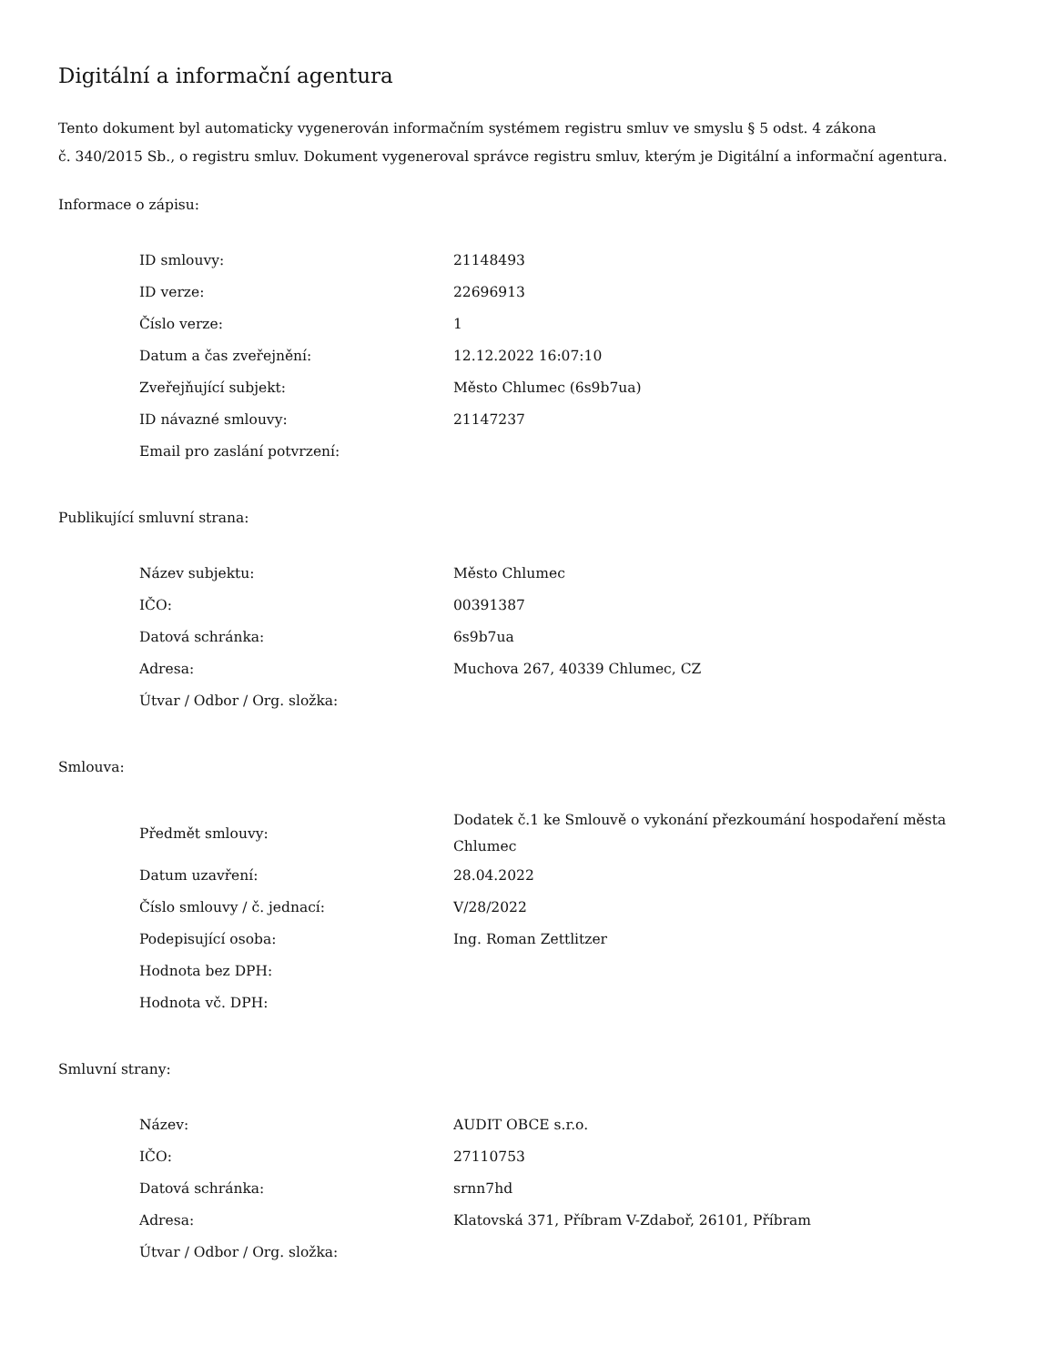Digitální a informační agentura
Tento dokument byl automaticky vygenerován informačním systémem registru smluv ve smyslu § 5 odst. 4 zákona
č. 340/2015 Sb., o registru smluv. Dokument vygeneroval správce registru smluv, kterým je Digitální a informační agentura.
Informace o zápisu:
| ID smlouvy: | 21148493 |
| ID verze: | 22696913 |
| Číslo verze: | 1 |
| Datum a čas zveřejnění: | 12.12.2022 16:07:10 |
| Zveřejňující subjekt: | Město Chlumec (6s9b7ua) |
| ID návazné smlouvy: | 21147237 |
| Email pro zaslání potvrzení: | |
Publikující smluvní strana:
| Název subjektu: | Město Chlumec |
| IČO: | 00391387 |
| Datová schránka: | 6s9b7ua |
| Adresa: | Muchova 267, 40339 Chlumec, CZ |
| Útvar / Odbor / Org. složka: | |
Smlouva:
| Předmět smlouvy: | Dodatek č.1 ke Smlouvě o vykonání přezkoumání hospodaření města Chlumec |
| Datum uzavření: | 28.04.2022 |
| Číslo smlouvy / č. jednací: | V/28/2022 |
| Podepisující osoba: | Ing. Roman Zettlitzer |
| Hodnota bez DPH: | |
| Hodnota vč. DPH: | |
Smluvní strany:
| Název: | AUDIT OBCE s.r.o. |
| IČO: | 27110753 |
| Datová schránka: | srnn7hd |
| Adresa: | Klatovská 371, Příbram V-Zdaboř, 26101, Příbram |
| Útvar / Odbor / Org. složka: | |